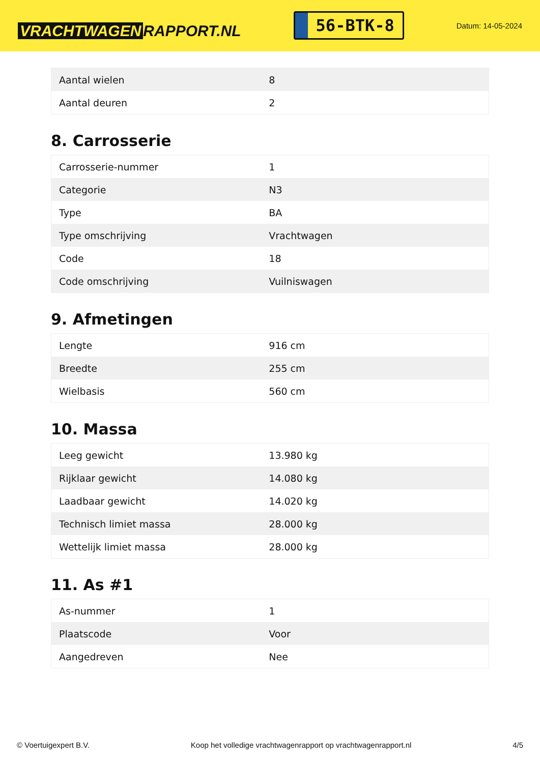VRACHTWAGEN RAPPORT.NL
56-BTK-8
Datum: 14-05-2024
| Aantal wielen | 8 |
| Aantal deuren | 2 |
8. Carrosserie
| Carrosserie-nummer | 1 |
| Categorie | N3 |
| Type | BA |
| Type omschrijving | Vrachtwagen |
| Code | 18 |
| Code omschrijving | Vuilniswagen |
9. Afmetingen
| Lengte | 916 cm |
| Breedte | 255 cm |
| Wielbasis | 560 cm |
10. Massa
| Leeg gewicht | 13.980 kg |
| Rijklaar gewicht | 14.080 kg |
| Laadbaar gewicht | 14.020 kg |
| Technisch limiet massa | 28.000 kg |
| Wettelijk limiet massa | 28.000 kg |
11. As #1
| As-nummer | 1 |
| Plaatscode | Voor |
| Aangedreven | Nee |
© Voertuigexpert B.V. Koop het volledige vrachtwagenrapport op vrachtwagenrapport.nl 4/5